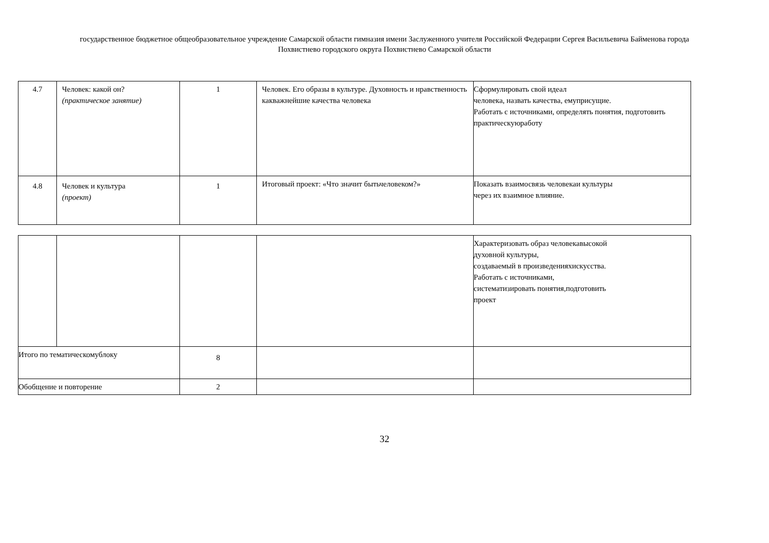государственное бюджетное общеобразовательное учреждение Самарской области гимназия имени Заслуженного учителя Российской Федерации Сергея Васильевича Байменова города
Похвистнево городского округа Похвистнево Самарской области
| 4.7 | Человек: какой он? (практическое занятие) | 1 | Человек. Его образы в культуре. Духовность и нравственность какважнейшие качества человека | Сформулировать свой идеал человека, назвать качества, емуприсущие. Работать с источниками, определять понятия, подготовить практическуюработу |
| 4.8 | Человек и культура (проект) | 1 | Итоговый проект: «Что значит бытьчеловеком?» | Показать взаимосвязь человекаи культуры через их взаимное влияние. |
| | | | | Характеризовать образ человекавысокой духовной культуры, создаваемый в произведенияхискусства. Работать с источниками, систематизировать понятия,подготовить проект |
| Итого по тематическомублоку | | 8 | | |
| Обобщение и повторение | | 2 | | |
32